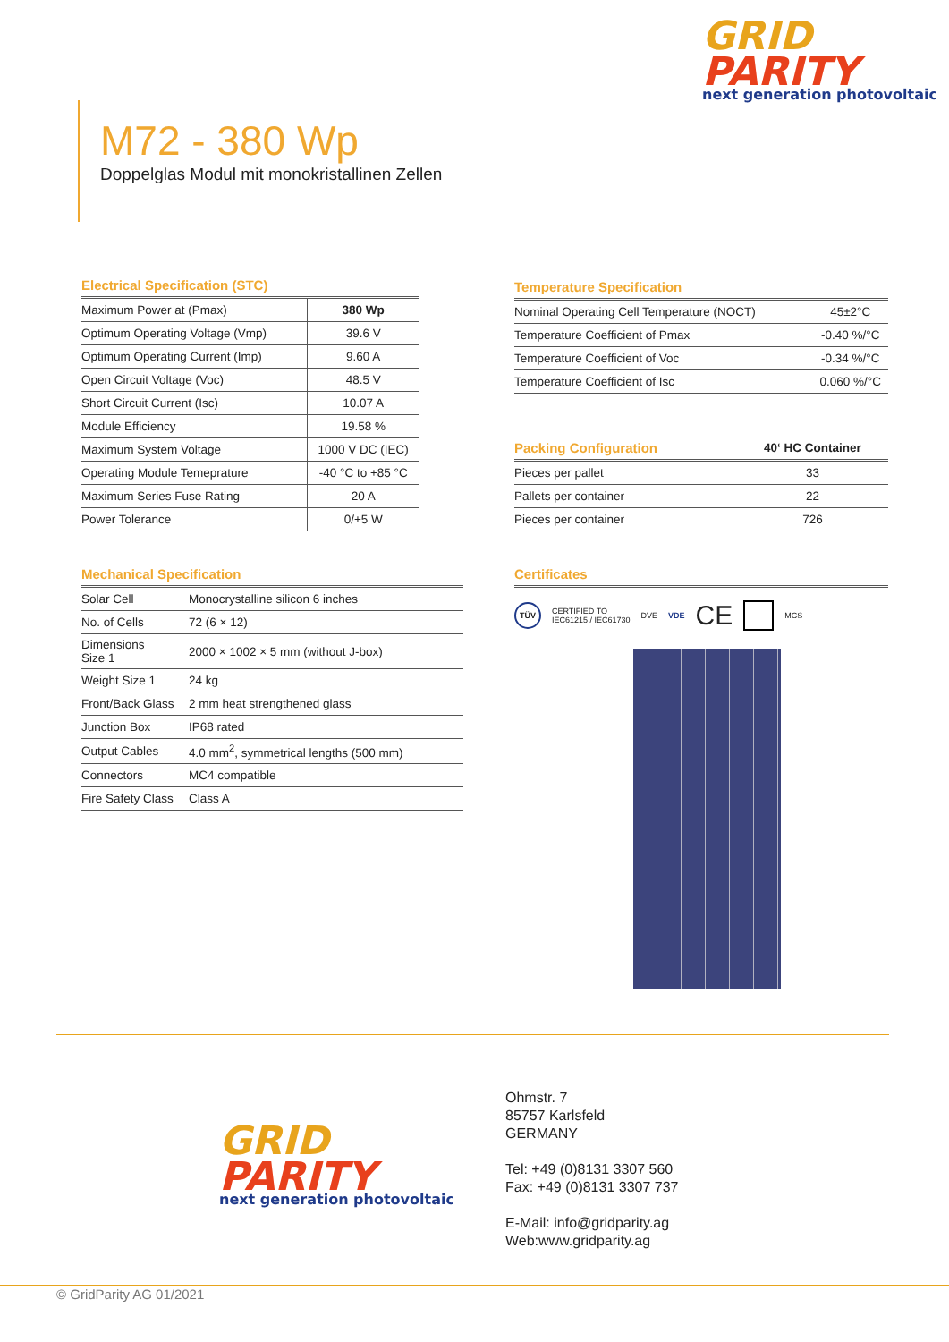GRID
PARITY
next generation photovoltaic
M72 - 380 Wp
Doppelglas Modul mit monokristallinen Zellen
Electrical Specification (STC)
| Maximum Power at (Pmax) | 380 Wp |
| Optimum Operating Voltage (Vmp) | 39.6 V |
| Optimum Operating Current (Imp) | 9.60 A |
| Open Circuit Voltage (Voc) | 48.5 V |
| Short Circuit Current (Isc) | 10.07 A |
| Module Efficiency | 19.58 % |
| Maximum System Voltage | 1000 V DC (IEC) |
| Operating Module Temeprature | -40 °C to +85 °C |
| Maximum Series Fuse Rating | 20 A |
| Power Tolerance | 0/+5 W |
Temperature Specification
| Nominal Operating Cell Temperature (NOCT) | 45±2°C |
| Temperature Coefficient of Pmax | -0.40 %/°C |
| Temperature Coefficient of Voc | -0.34 %/°C |
| Temperature Coefficient of Isc | 0.060 %/°C |
| Packing Configuration | 40‘ HC Container |
| --- | --- |
| Pieces per pallet | 33 |
| Pallets per container | 22 |
| Pieces per container | 726 |
Mechanical Specification
| Solar Cell | Monocrystalline silicon 6 inches |
| No. of Cells | 72 (6 × 12) |
| Dimensions Size 1 | 2000 × 1002 × 5 mm (without J-box) |
| Weight Size 1 | 24 kg |
| Front/Back Glass | 2 mm heat strengthened glass |
| Junction Box | IP68 rated |
| Output Cables | 4.0 mm<sup>2</sup>, symmetrical lengths (500 mm) |
| Connectors | MC4 compatible |
| Fire Safety Class | Class A |
Certificates
TÜV CERTIFIED TO
IEC61215 / IEC61730 DVE VDE CE MCS
GRID
PARITY
next generation photovoltaic
Ohmstr. 7
85757 Karlsfeld
GERMANY
Tel: +49 (0)8131 3307 560
Fax: +49 (0)8131 3307 737
E-Mail: info@gridparity.ag
Web:www.gridparity.ag
© GridParity AG 01/2021